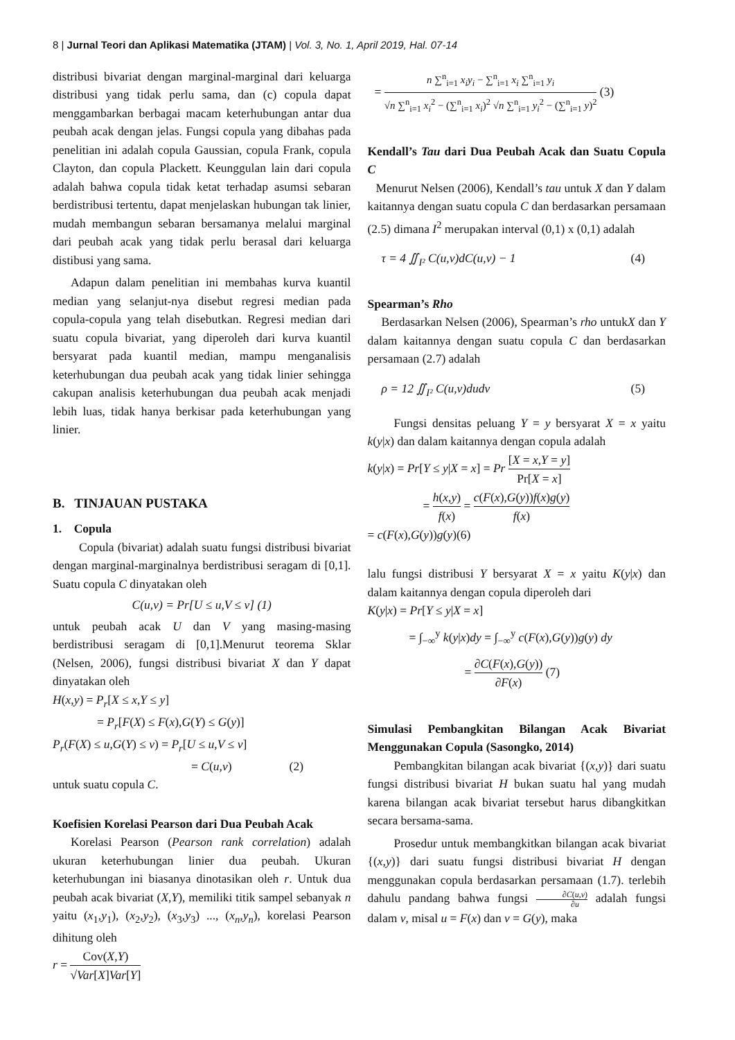8 | Jurnal Teori dan Aplikasi Matematika (JTAM) | Vol. 3, No. 1, April 2019, Hal. 07-14
distribusi bivariat dengan marginal-marginal dari keluarga distribusi yang tidak perlu sama, dan (c) copula dapat menggambarkan berbagai macam keterhubungan antar dua peubah acak dengan jelas. Fungsi copula yang dibahas pada penelitian ini adalah copula Gaussian, copula Frank, copula Clayton, dan copula Plackett. Keunggulan lain dari copula adalah bahwa copula tidak ketat terhadap asumsi sebaran berdistribusi tertentu, dapat menjelaskan hubungan tak linier, mudah membangun sebaran bersamanya melalui marginal dari peubah acak yang tidak perlu berasal dari keluarga distibusi yang sama.
Adapun dalam penelitian ini membahas kurva kuantil median yang selanjut-nya disebut regresi median pada copula-copula yang telah disebutkan. Regresi median dari suatu copula bivariat, yang diperoleh dari kurva kuantil bersyarat pada kuantil median, mampu menganalisis keterhubungan dua peubah acak yang tidak linier sehingga cakupan analisis keterhubungan dua peubah acak menjadi lebih luas, tidak hanya berkisar pada keterhubungan yang linier.
B. TINJAUAN PUSTAKA
1. Copula
Copula (bivariat) adalah suatu fungsi distribusi bivariat dengan marginal-marginalnya berdistribusi seragam di [0,1]. Suatu copula C dinyatakan oleh
C(u,v) = Pr[U ≤ u,V ≤ v] (1)
untuk peubah acak U dan V yang masing-masing berdistribusi seragam di [0,1].Menurut teorema Sklar (Nelsen, 2006), fungsi distribusi bivariat X dan Y dapat dinyatakan oleh
H(x,y) = P<sub>r</sub>[X ≤ x,Y ≤ y]
= P<sub>r</sub>[F(X) ≤ F(x),G(Y) ≤ G(y)]
P<sub>r</sub>(F(X) ≤ u,G(Y) ≤ v) = P<sub>r</sub>[U ≤ u,V ≤ v]
= C(u,v) (2)
untuk suatu copula C.
Koefisien Korelasi Pearson dari Dua Peubah Acak
Korelasi Pearson (Pearson rank correlation) adalah ukuran keterhubungan linier dua peubah. Ukuran keterhubungan ini biasanya dinotasikan oleh r. Untuk dua peubah acak bivariat (X,Y), memiliki titik sampel sebanyak n yaitu (x<sub>1</sub>,y<sub>1</sub>), (x<sub>2</sub>,y<sub>2</sub>), (x<sub>3</sub>,y<sub>3</sub>) ..., (x<sub>n</sub>,y<sub>n</sub>), korelasi Pearson dihitung oleh
r = Cov(X,Y) √Var[X]Var[Y]
= n ∑<sup>n</sup><sub>i=1</sub> x<sub>i</sub>y<sub>i</sub> − ∑<sup>n</sup><sub>i=1</sub> x<sub>i</sub> ∑<sup>n</sup><sub>i=1</sub> y<sub>i</sub> √n ∑<sup>n</sup><sub>i=1</sub> x<sub>i</sub><sup>2</sup> − (∑<sup>n</sup><sub>i=1</sub> x<sub>i</sub>)<sup>2</sup> √n ∑<sup>n</sup><sub>i=1</sub> y<sub>i</sub><sup>2</sup> − (∑<sup>n</sup><sub>i=1</sub> y)<sup>2</sup> (3)
Kendall’s Tau dari Dua Peubah Acak dan Suatu Copula C
Menurut Nelsen (2006), Kendall’s tau untuk X dan Y dalam kaitannya dengan suatu copula C dan berdasarkan persamaan (2.5) dimana I<sup>2</sup> merupakan interval (0,1) x (0,1) adalah
τ = 4 ∬<sub>I²</sub> C(u,v)dC(u,v) − 1 (4)
Spearman’s Rho
Berdasarkan Nelsen (2006), Spearman’s rho untukX dan Y dalam kaitannya dengan suatu copula C dan berdasarkan persamaan (2.7) adalah
ρ = 12 ∬<sub>I²</sub> C(u,v)dudv (5)
Fungsi densitas peluang Y = y bersyarat X = x yaitu k(y|x) dan dalam kaitannya dengan copula adalah
k(y|x) = Pr[Y ≤ y|X = x] = Pr [X = x,Y = y] Pr[X = x]
= h(x,y) f(x) = c(F(x),G(y))f(x)g(y) f(x)
= c(F(x),G(y))g(y)(6)
lalu fungsi distribusi Y bersyarat X = x yaitu K(y|x) dan dalam kaitannya dengan copula diperoleh dari
K(y|x) = Pr[Y ≤ y|X = x]
= ∫<sub>−∞</sub><sup>y</sup> k(y|x)dy = ∫<sub>−∞</sub><sup>y</sup> c(F(x),G(y))g(y) dy
= ∂C(F(x),G(y)) ∂F(x) (7)
Simulasi Pembangkitan Bilangan Acak Bivariat Menggunakan Copula (Sasongko, 2014)
Pembangkitan bilangan acak bivariat {(x,y)} dari suatu fungsi distribusi bivariat H bukan suatu hal yang mudah karena bilangan acak bivariat tersebut harus dibangkitkan secara bersama-sama.
Prosedur untuk membangkitkan bilangan acak bivariat {(x,y)} dari suatu fungsi distribusi bivariat H dengan menggunakan copula berdasarkan persamaan (1.7). terlebih dahulu pandang bahwa fungsi ∂C(u,v) ∂u adalah fungsi dalam v, misal u = F(x) dan v = G(y), maka